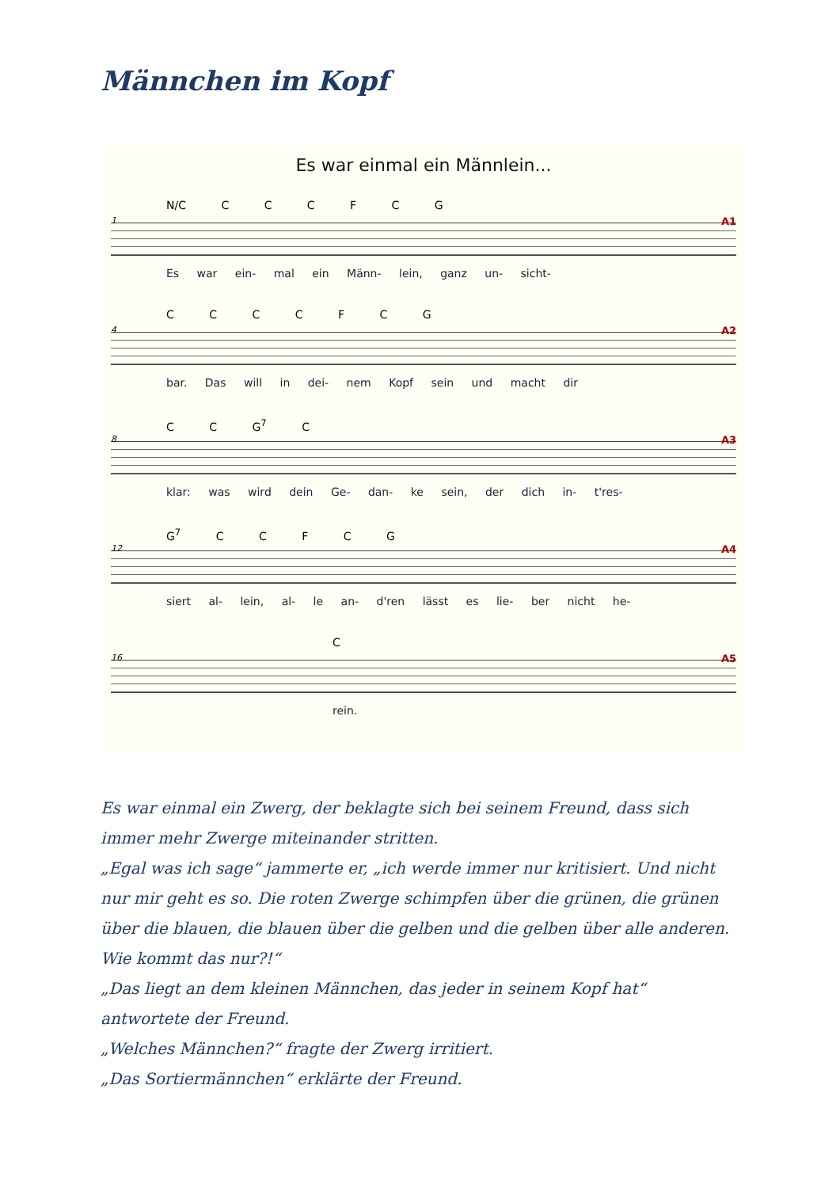Männchen im Kopf
Es war einmal ein Männlein...
N/C C C C F C G
A1 1
Es war ein- mal ein Männ- lein, ganz un- sicht-
C C C C F C G
A2 4
bar. Das will in dei- nem Kopf sein und macht dir
C C G<sup>7</sup> C
A3 8
klar: was wird dein Ge- dan- ke sein, der dich in- t'res-
G<sup>7</sup> C C F C G
A4 12
siert al- lein, al- le an- d'ren lässt es lie- ber nicht he-
C
A5 16
rein.
Es war einmal ein Zwerg, der beklagte sich bei seinem Freund, dass sich immer mehr Zwerge miteinander stritten.
„Egal was ich sage“ jammerte er, „ich werde immer nur kritisiert. Und nicht nur mir geht es so. Die roten Zwerge schimpfen über die grünen, die grünen über die blauen, die blauen über die gelben und die gelben über alle anderen. Wie kommt das nur?!“
„Das liegt an dem kleinen Männchen, das jeder in seinem Kopf hat“ antwortete der Freund.
„Welches Männchen?“ fragte der Zwerg irritiert.
„Das Sortiermännchen“ erklärte der Freund.